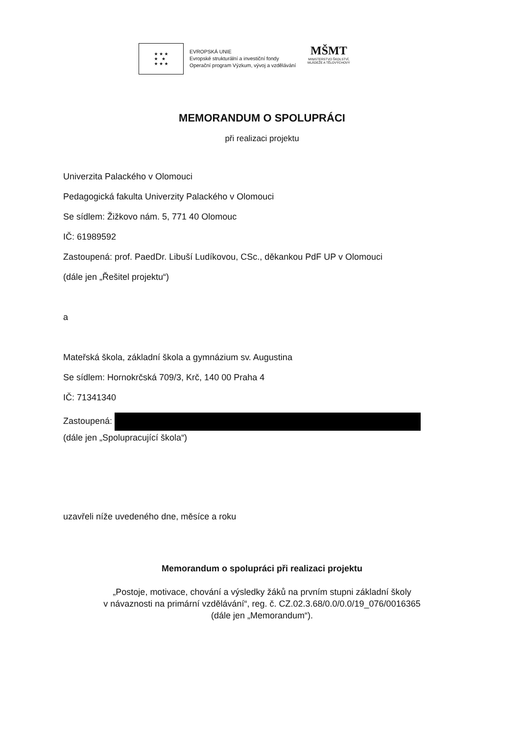★ ★ ★
★ ★
★ ★ ★
EVROPSKÁ UNIE
Evropské strukturální a investiční fondy
Operační program Výzkum, vývoj a vzdělávání
MŠMT
MINISTERSTVO ŠKOLSTVÍ,
MLÁDEŽE A TĚLOVÝCHOVY
MEMORANDUM O SPOLUPRÁCI
při realizaci projektu
Univerzita Palackého v Olomouci
Pedagogická fakulta Univerzity Palackého v Olomouci
Se sídlem: Žižkovo nám. 5, 771 40 Olomouc
IČ: 61989592
Zastoupená: prof. PaedDr. Libuší Ludíkovou, CSc., děkankou PdF UP v Olomouci
(dále jen „Řešitel projektu“)
a
Mateřská škola, základní škola a gymnázium sv. Augustina
Se sídlem: Hornokrčská 709/3, Krč, 140 00 Praha 4
IČ: 71341340
Zastoupená:
(dále jen „Spolupracující škola“)
uzavřeli níže uvedeného dne, měsíce a roku
Memorandum o spolupráci při realizaci projektu
„Postoje, motivace, chování a výsledky žáků na prvním stupni základní školy
v návaznosti na primární vzdělávání“, reg. č. CZ.02.3.68/0.0/0.0/19_076/0016365
(dále jen „Memorandum“).